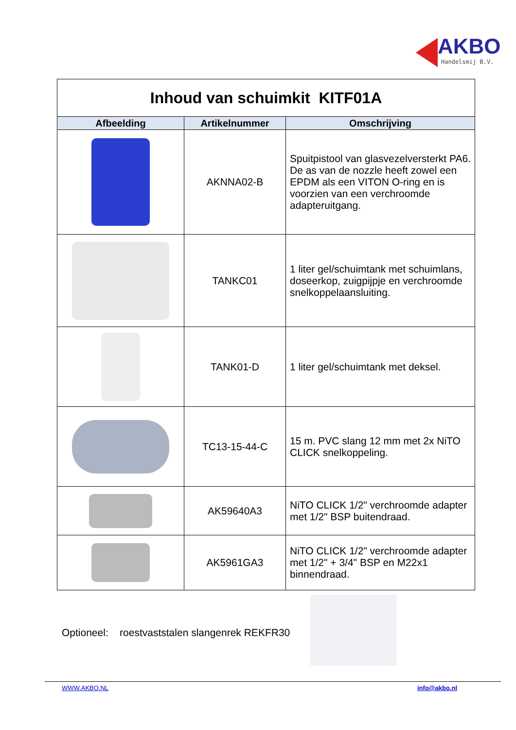AKBO
Handelsmij B.V.
| Inhoud van schuimkit KITF01A | | |
| Afbeelding | Artikelnummer | Omschrijving |
| | AKNNA02-B | Spuitpistool van glasvezelversterkt PA6. De as van de nozzle heeft zowel een EPDM als een VITON O-ring en is voorzien van een verchroomde adapteruitgang. |
| | TANKC01 | 1 liter gel/schuimtank met schuimlans, doseerkop, zuigpijpje en verchroomde snelkoppelaansluiting. |
| | TANK01-D | 1 liter gel/schuimtank met deksel. |
| | TC13-15-44-C | 15 m. PVC slang 12 mm met 2x NiTO CLICK snelkoppeling. |
| | AK59640A3 | NiTO CLICK 1/2" verchroomde adapter met 1/2" BSP buitendraad. |
| | AK5961GA3 | NiTO CLICK 1/2" verchroomde adapter met 1/2" + 3/4" BSP en M22x1 binnendraad. |
Optioneel: roestvaststalen slangenrek REKFR30
WWW.AKBO.NL info@akbo.nl